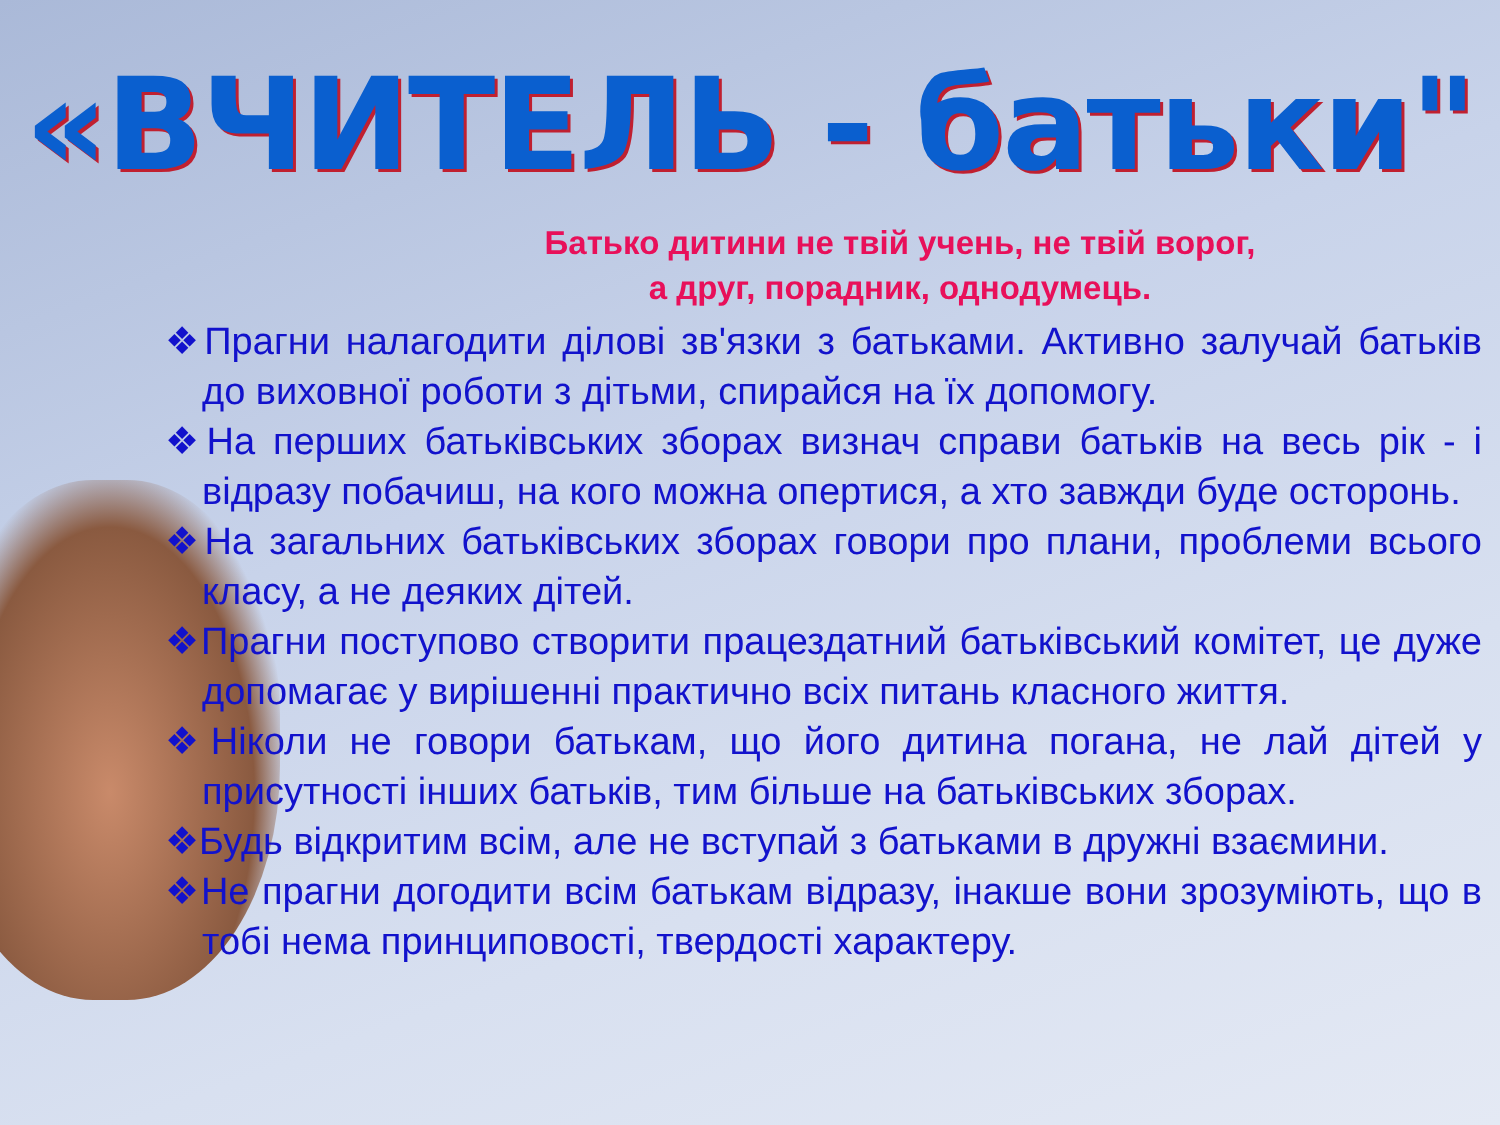«ВЧИТЕЛЬ - батьки"
Батько дитини не твій учень, не твій ворог,
а друг, порадник, однодумець.
❖Прагни налагодити ділові зв'язки з батьками. Активно залучай батьків до виховної роботи з дітьми, спирайся на їх допомогу.
❖На перших батьківських зборах визнач справи батьків на весь рік - і відразу побачиш, на кого можна опертися, а хто завжди буде осторонь.
❖На загальних батьківських зборах говори про плани, проблеми всього класу, а не деяких дітей.
❖Прагни поступово створити працездатний батьківський комітет, це дуже допомагає у вирішенні практично всіх питань класного життя.
❖Ніколи не говори батькам, що його дитина погана, не лай дітей у присутності інших батьків, тим більше на батьківських зборах.
❖Будь відкритим всім, але не вступай з батьками в дружні взаємини.
❖Не прагни догодити всім батькам відразу, інакше вони зрозуміють, що в тобі нема принциповості, твердості характеру.